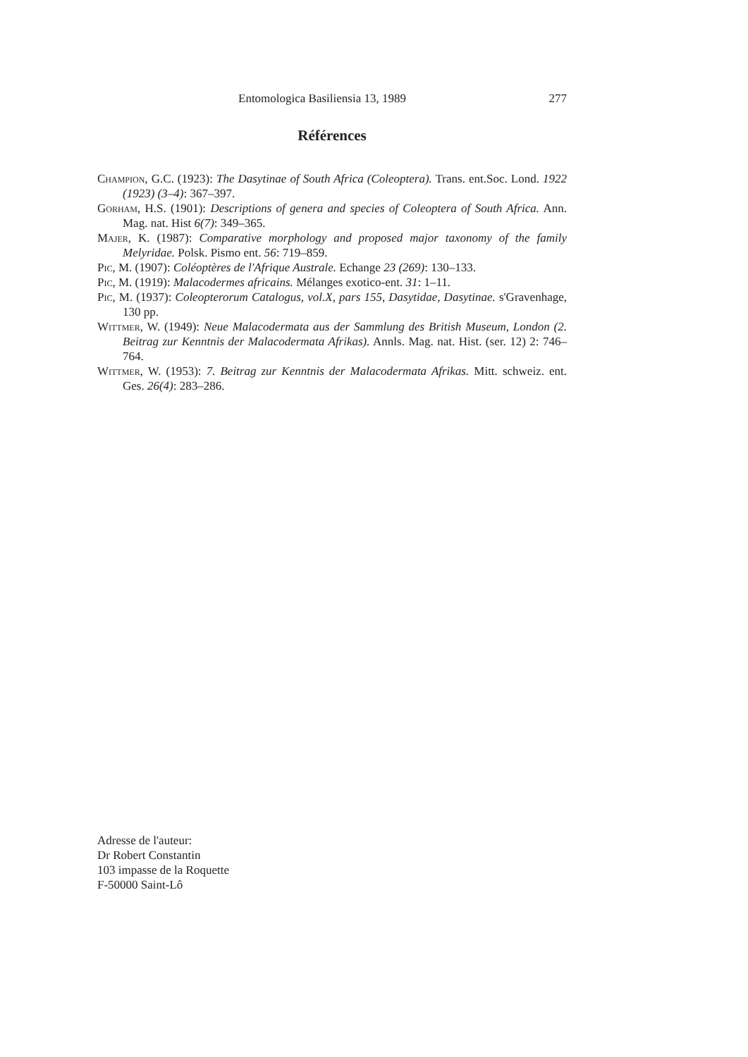Entomologica Basiliensia 13, 1989 277
Références
Champion, G.C. (1923): The Dasytinae of South Africa (Coleoptera). Trans. ent.Soc. Lond. 1922 (1923) (3–4): 367–397.
Gorham, H.S. (1901): Descriptions of genera and species of Coleoptera of South Africa. Ann. Mag. nat. Hist 6(7): 349–365.
Majer, K. (1987): Comparative morphology and proposed major taxonomy of the family Melyridae. Polsk. Pismo ent. 56: 719–859.
Pic, M. (1907): Coléoptères de l'Afrique Australe. Echange 23 (269): 130–133.
Pic, M. (1919): Malacodermes africains. Mélanges exotico-ent. 31: 1–11.
Pic, M. (1937): Coleopterorum Catalogus, vol.X, pars 155, Dasytidae, Dasytinae. s'Gravenhage, 130 pp.
Wittmer, W. (1949): Neue Malacodermata aus der Sammlung des British Museum, London (2. Beitrag zur Kenntnis der Malacodermata Afrikas). Annls. Mag. nat. Hist. (ser. 12) 2: 746–764.
Wittmer, W. (1953): 7. Beitrag zur Kenntnis der Malacodermata Afrikas. Mitt. schweiz. ent. Ges. 26(4): 283–286.
Adresse de l'auteur:
Dr Robert Constantin
103 impasse de la Roquette
F-50000 Saint-Lô